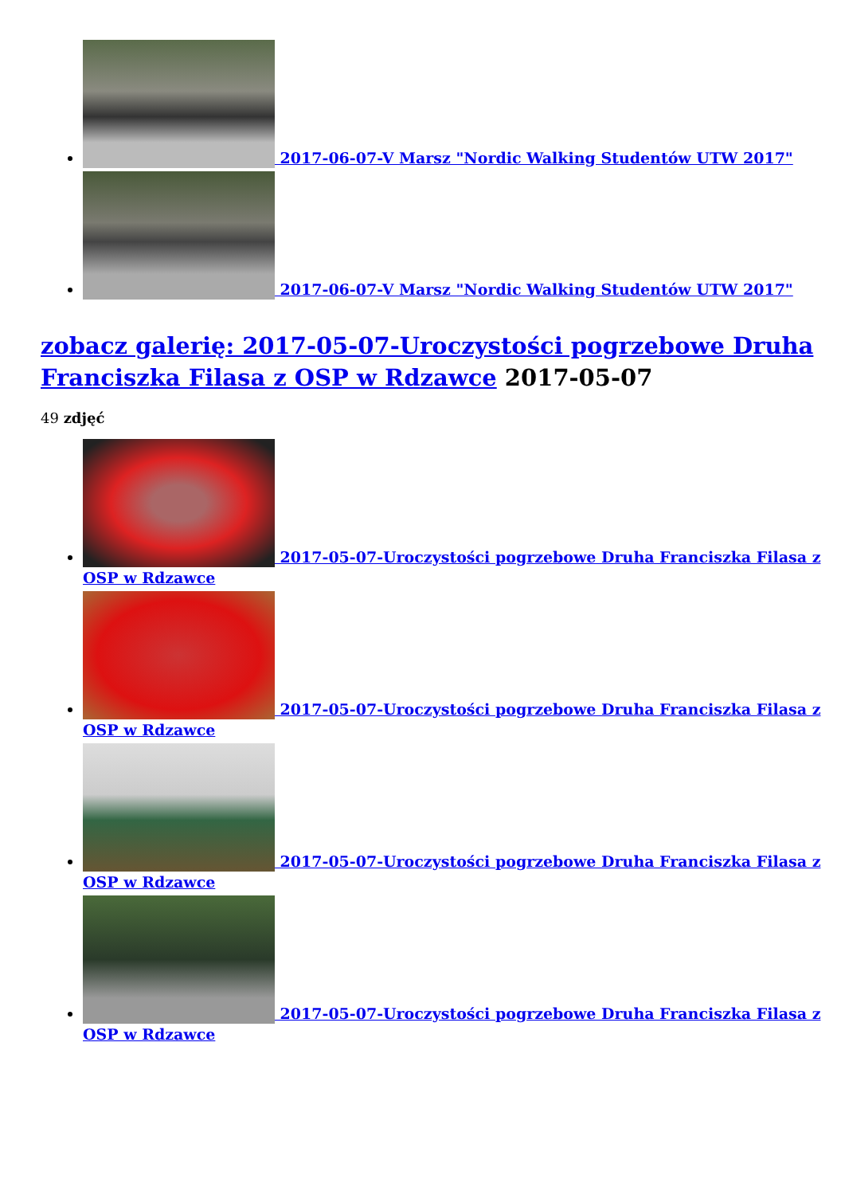2017-06-07-V Marsz "Nordic Walking Studentów UTW 2017"
2017-06-07-V Marsz "Nordic Walking Studentów UTW 2017"
zobacz galerię: 2017-05-07-Uroczystości pogrzebowe Druha Franciszka Filasa z OSP w Rdzawce 2017-05-07
49 zdjęć
2017-05-07-Uroczystości pogrzebowe Druha Franciszka Filasa z OSP w Rdzawce
2017-05-07-Uroczystości pogrzebowe Druha Franciszka Filasa z OSP w Rdzawce
2017-05-07-Uroczystości pogrzebowe Druha Franciszka Filasa z OSP w Rdzawce
2017-05-07-Uroczystości pogrzebowe Druha Franciszka Filasa z OSP w Rdzawce